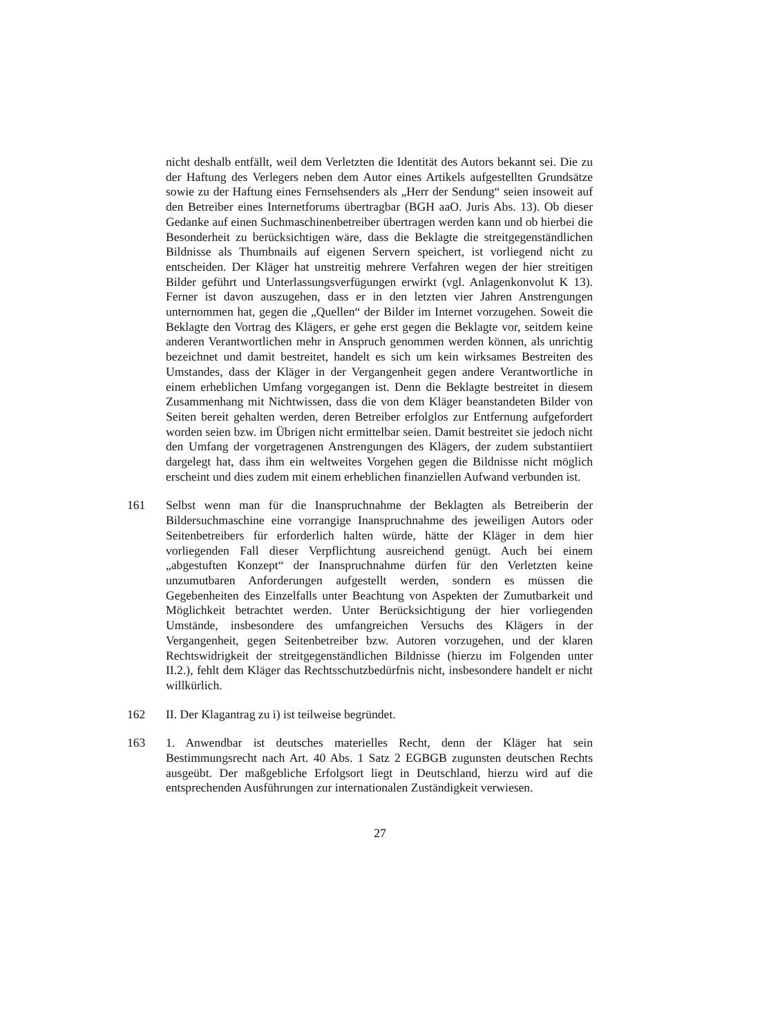nicht deshalb entfällt, weil dem Verletzten die Identität des Autors bekannt sei. Die zu der Haftung des Verlegers neben dem Autor eines Artikels aufgestellten Grundsätze sowie zu der Haftung eines Fernsehsenders als „Herr der Sendung“ seien insoweit auf den Betreiber eines Internetforums übertragbar (BGH aaO. Juris Abs. 13). Ob dieser Gedanke auf einen Suchmaschinenbetreiber übertragen werden kann und ob hierbei die Besonderheit zu berücksichtigen wäre, dass die Beklagte die streitgegenständlichen Bildnisse als Thumbnails auf eigenen Servern speichert, ist vorliegend nicht zu entscheiden. Der Kläger hat unstreitig mehrere Verfahren wegen der hier streitigen Bilder geführt und Unterlassungsverfügungen erwirkt (vgl. Anlagenkonvolut K 13). Ferner ist davon auszugehen, dass er in den letzten vier Jahren Anstrengungen unternommen hat, gegen die „Quellen“ der Bilder im Internet vorzugehen. Soweit die Beklagte den Vortrag des Klägers, er gehe erst gegen die Beklagte vor, seitdem keine anderen Verantwortlichen mehr in Anspruch genommen werden können, als unrichtig bezeichnet und damit bestreitet, handelt es sich um kein wirksames Bestreiten des Umstandes, dass der Kläger in der Vergangenheit gegen andere Verantwortliche in einem erheblichen Umfang vorgegangen ist. Denn die Beklagte bestreitet in diesem Zusammenhang mit Nichtwissen, dass die von dem Kläger beanstandeten Bilder von Seiten bereit gehalten werden, deren Betreiber erfolglos zur Entfernung aufgefordert worden seien bzw. im Übrigen nicht ermittelbar seien. Damit bestreitet sie jedoch nicht den Umfang der vorgetragenen Anstrengungen des Klägers, der zudem substantiiert dargelegt hat, dass ihm ein weltweites Vorgehen gegen die Bildnisse nicht möglich erscheint und dies zudem mit einem erheblichen finanziellen Aufwand verbunden ist.
161 Selbst wenn man für die Inanspruchnahme der Beklagten als Betreiberin der Bildersuchmaschine eine vorrangige Inanspruchnahme des jeweiligen Autors oder Seitenbetreibers für erforderlich halten würde, hätte der Kläger in dem hier vorliegenden Fall dieser Verpflichtung ausreichend genügt. Auch bei einem „abgestuften Konzept“ der Inanspruchnahme dürfen für den Verletzten keine unzumutbaren Anforderungen aufgestellt werden, sondern es müssen die Gegebenheiten des Einzelfalls unter Beachtung von Aspekten der Zumutbarkeit und Möglichkeit betrachtet werden. Unter Berücksichtigung der hier vorliegenden Umstände, insbesondere des umfangreichen Versuchs des Klägers in der Vergangenheit, gegen Seitenbetreiber bzw. Autoren vorzugehen, und der klaren Rechtswidrigkeit der streitgegenständlichen Bildnisse (hierzu im Folgenden unter II.2.), fehlt dem Kläger das Rechtsschutzbedürfnis nicht, insbesondere handelt er nicht willkürlich.
162 II. Der Klagantrag zu i) ist teilweise begründet.
163 1. Anwendbar ist deutsches materielles Recht, denn der Kläger hat sein Bestimmungsrecht nach Art. 40 Abs. 1 Satz 2 EGBGB zugunsten deutschen Rechts ausgeübt. Der maßgebliche Erfolgsort liegt in Deutschland, hierzu wird auf die entsprechenden Ausführungen zur internationalen Zuständigkeit verwiesen.
27